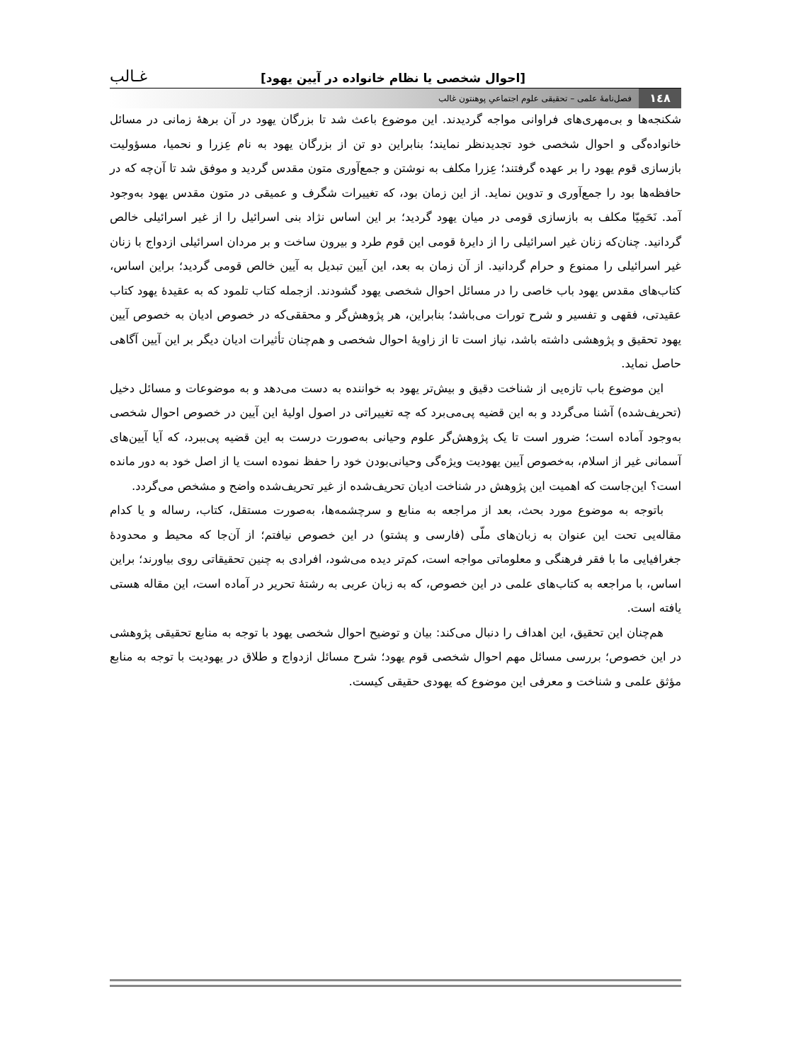[احوال شخصی یا نظام خانواده در آیین یهود] غـالب
۱٤۸ فصل‌نامۀ علمی – تحقیقی علوم اجتماعیِ پوهنتون غالب
شکنجه‌ها و بی‌مهری‌های فراوانی مواجه گردیدند. این موضوع باعث شد تا بزرگان یهود در آن برهۀ زمانی در مسائل خانواده‌گی و احوال شخصی خود تجدیدنظر نمایند؛ بنابراین دو تن از بزرگان یهود به نام عِزرا و نحمیا، مسؤولیت بازسازی قوم یهود را بر عهده گرفتند؛ عِزرا مکلف به نوشتن و جمع‌آوری متون مقدس گردید و موفق شد تا آن‌چه که در حافظه‌ها بود را جمع‌آوری و تدوین نماید. از این زمان بود، که تغییرات شگرف و عمیقی در متون مقدس یهود به‌وجود آمد. نَحَمِیّا مکلف به بازسازی قومی در میان یهود گردید؛ بر این اساس نژاد بنی اسرائیل را از غیر اسرائیلی خالص گردانید. چنان‌که زنان غیر اسرائیلی را از دایرۀ قومی این قوم طرد و بیرون ساخت و بر مردان اسرائیلی ازدواج با زنان غیر اسرائیلی را ممنوع و حرام گردانید. از آن زمان به بعد، این آیین تبدیل به آیین خالص قومی گردید؛ براین اساس، کتاب‌های مقدس یهود باب خاصی را در مسائل احوال شخصی یهود گشودند. ازجمله کتاب تلمود که به عقیدۀ یهود کتاب عقیدتی، فقهی و تفسیر و شرح تورات می‌باشد؛ بنابراین، هر پژوهش‌گر و محققی‌که در خصوص ادیان به خصوص آیین یهود تحقیق و پژوهشی داشته باشد، نیاز است تا از زاویۀ احوال شخصی و هم‌چنان تأثیرات ادیان دیگر بر این آیین آگاهی حاصل نماید.
این موضوع باب تازه‌یی از شناخت دقیق و بیش‌تر یهود به خواننده به دست می‌دهد و به موضوعات و مسائل دخیل (تحریف‌شده) آشنا می‌گردد و به این قضیه پی‌می‌برد که چه تغییراتی در اصول اولیۀ این آیین در خصوص احوال شخصی به‌وجود آماده است؛ ضرور است تا یک پژوهش‌گر علوم وحیانی به‌صورت درست به این قضیه پی‌ببرد، که آیا آیین‌های آسمانی غیر از اسلام، به‌خصوص آیین یهودیت ویژه‌گی وحیانی‌بودن خود را حفظ نموده است یا از اصل خود به دور مانده است؟ این‌جاست که اهمیت این پژوهش در شناخت ادیان تحریف‌شده از غیر تحریف‌شده واضح و مشخص می‌گردد.
باتوجه به موضوع مورد بحث، بعد از مراجعه به منابع و سرچشمه‌ها، به‌صورت مستقل، کتاب، رساله و یا کدام مقاله‌یی تحت این عنوان به زبان‌های ملّی (فارسی و پشتو) در این خصوص نیافتم؛ از آن‌جا که محیط و محدودۀ جغرافیایی ما با فقر فرهنگی و معلوماتی مواجه است، کم‌تر دیده می‌شود، افرادی به چنین تحقیقاتی روی بیاورند؛ براین اساس، با مراجعه به کتاب‌های علمی در این خصوص، که به زبان عربی به رشتۀ تحریر در آماده است، این مقاله هستی یافته است.
هم‌چنان این تحقیق، این اهداف را دنبال می‌کند: بیان و توضیح احوال شخصی یهود با توجه به منابع تحقیقی پژوهشی در این خصوص؛ بررسی مسائل مهم احوال شخصی قوم یهود؛ شرح مسائل ازدواج و طلاق در یهودیت با توجه به منابع مؤثق علمی و شناخت و معرفی این موضوع که یهودی حقیقی کیست.